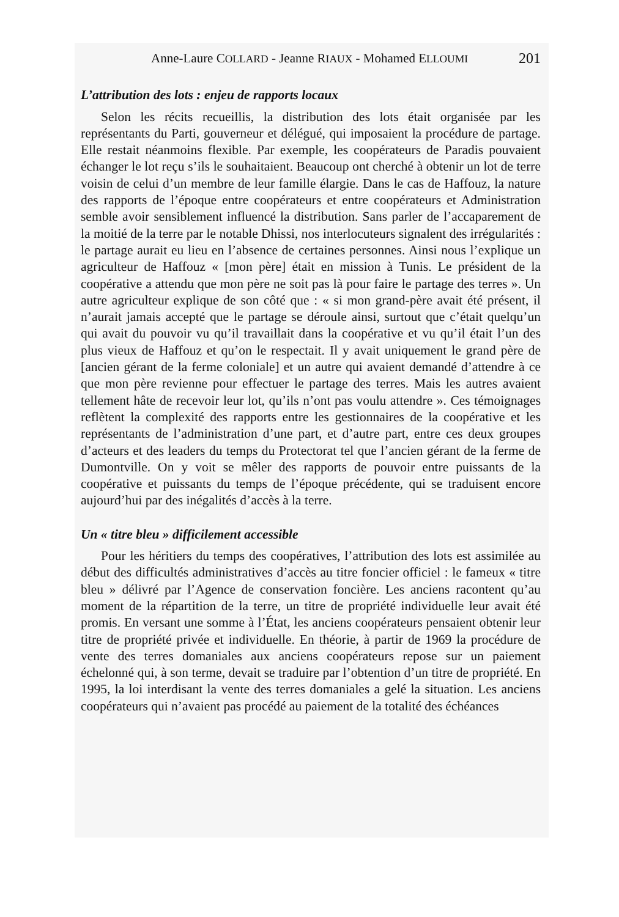Anne-Laure COLLARD - Jeanne RIAUX - Mohamed ELLOUMI 201
L’attribution des lots : enjeu de rapports locaux
Selon les récits recueillis, la distribution des lots était organisée par les représentants du Parti, gouverneur et délégué, qui imposaient la procédure de partage. Elle restait néanmoins flexible. Par exemple, les coopérateurs de Paradis pouvaient échanger le lot reçu s’ils le souhaitaient. Beaucoup ont cherché à obtenir un lot de terre voisin de celui d’un membre de leur famille élargie. Dans le cas de Haffouz, la nature des rapports de l’époque entre coopérateurs et entre coopérateurs et Administration semble avoir sensiblement influencé la distribution. Sans parler de l’accaparement de la moitié de la terre par le notable Dhissi, nos interlocuteurs signalent des irrégularités : le partage aurait eu lieu en l’absence de certaines personnes. Ainsi nous l’explique un agriculteur de Haffouz « [mon père] était en mission à Tunis. Le président de la coopérative a attendu que mon père ne soit pas là pour faire le partage des terres ». Un autre agriculteur explique de son côté que : « si mon grand-père avait été présent, il n’aurait jamais accepté que le partage se déroule ainsi, surtout que c’était quelqu’un qui avait du pouvoir vu qu’il travaillait dans la coopérative et vu qu’il était l’un des plus vieux de Haffouz et qu’on le respectait. Il y avait uniquement le grand père de [ancien gérant de la ferme coloniale] et un autre qui avaient demandé d’attendre à ce que mon père revienne pour effectuer le partage des terres. Mais les autres avaient tellement hâte de recevoir leur lot, qu’ils n’ont pas voulu attendre ». Ces témoignages reflètent la complexité des rapports entre les gestionnaires de la coopérative et les représentants de l’administration d’une part, et d’autre part, entre ces deux groupes d’acteurs et des leaders du temps du Protectorat tel que l’ancien gérant de la ferme de Dumontville. On y voit se mêler des rapports de pouvoir entre puissants de la coopérative et puissants du temps de l’époque précédente, qui se traduisent encore aujourd’hui par des inégalités d’accès à la terre.
Un « titre bleu » difficilement accessible
Pour les héritiers du temps des coopératives, l’attribution des lots est assimilée au début des difficultés administratives d’accès au titre foncier officiel : le fameux « titre bleu » délivré par l’Agence de conservation foncière. Les anciens racontent qu’au moment de la répartition de la terre, un titre de propriété individuelle leur avait été promis. En versant une somme à l’État, les anciens coopérateurs pensaient obtenir leur titre de propriété privée et individuelle. En théorie, à partir de 1969 la procédure de vente des terres domaniales aux anciens coopérateurs repose sur un paiement échelonné qui, à son terme, devait se traduire par l’obtention d’un titre de propriété. En 1995, la loi interdisant la vente des terres domaniales a gelé la situation. Les anciens coopérateurs qui n’avaient pas procédé au paiement de la totalité des échéances